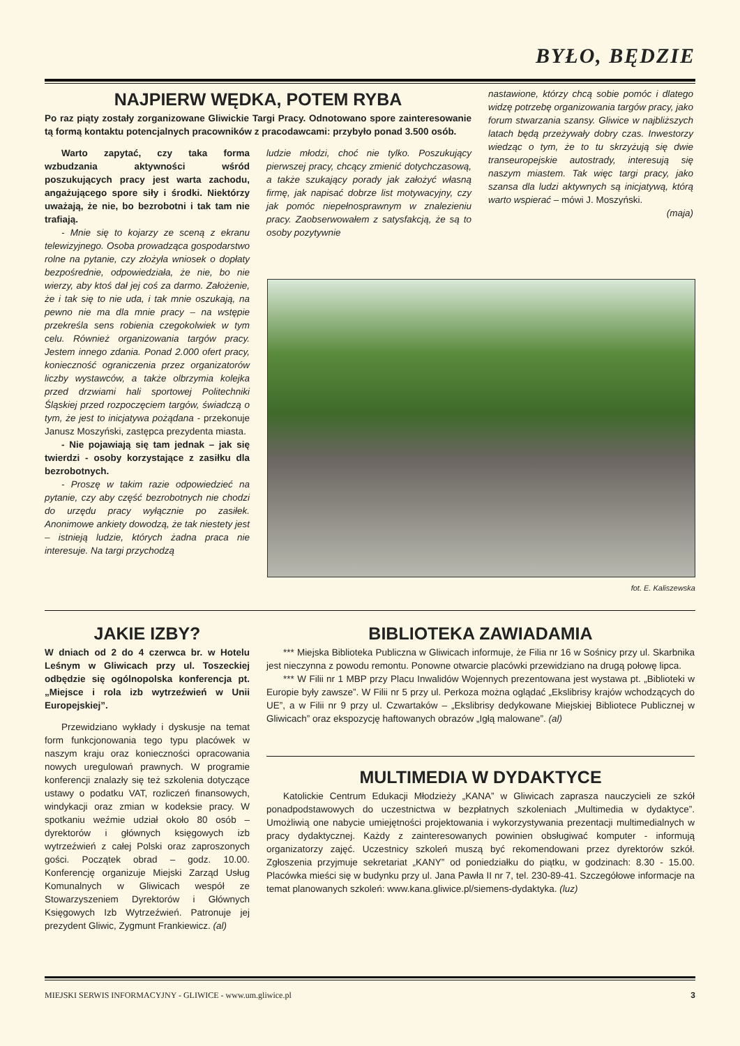BYŁO, BĘDZIE
NAJPIERW WĘDKA, POTEM RYBA
Po raz piąty zostały zorganizowane Gliwickie Targi Pracy. Odnotowano spore zainteresowanie tą formą kontaktu potencjalnych pracowników z pracodawcami: przybyło ponad 3.500 osób.
Warto zapytać, czy taka forma wzbudzania aktywności wśród poszukujących pracy jest warta zachodu, angażującego spore siły i środki. Niektórzy uważają, że nie, bo bezrobotni i tak tam nie trafiają.
- Mnie się to kojarzy ze sceną z ekranu telewizyjnego. Osoba prowadząca gospodarstwo rolne na pytanie, czy złożyła wniosek o dopłaty bezpośrednie, odpowiedziała, że nie, bo nie wierzy, aby ktoś dał jej coś za darmo. Założenie, że i tak się to nie uda, i tak mnie oszukają, na pewno nie ma dla mnie pracy – na wstępie przekreśla sens robienia czegokolwiek w tym celu. Również organizowania targów pracy. Jestem innego zdania. Ponad 2.000 ofert pracy, konieczność ograniczenia przez organizatorów liczby wystawców, a także olbrzymia kolejka przed drzwiami hali sportowej Politechniki Śląskiej przed rozpoczęciem targów, świadczą o tym, że jest to inicjatywa pożądana - przekonuje Janusz Moszyński, zastępca prezydenta miasta.
- Nie pojawiają się tam jednak – jak się twierdzi - osoby korzystające z zasiłku dla bezrobotnych.
- Proszę w takim razie odpowiedzieć na pytanie, czy aby część bezrobotnych nie chodzi do urzędu pracy wyłącznie po zasiłek. Anonimowe ankiety dowodzą, że tak niestety jest – istnieją ludzie, których żadna praca nie interesuje. Na targi przychodzą
ludzie młodzi, choć nie tylko. Poszukujący pierwszej pracy, chcący zmienić dotychczasową, a także szukający porady jak założyć własną firmę, jak napisać dobrze list motywacyjny, czy jak pomóc niepełnosprawnym w znalezieniu pracy. Zaobserwowałem z satysfakcją, że są to osoby pozytywnie
nastawione, którzy chcą sobie pomóc i dlatego widzę potrzebę organizowania targów pracy, jako forum stwarzania szansy. Gliwice w najbliższych latach będą przeżywały dobry czas. Inwestorzy wiedząc o tym, że to tu skrzyżują się dwie transeuropejskie autostrady, interesują się naszym miastem. Tak więc targi pracy, jako szansa dla ludzi aktywnych są inicjatywą, którą warto wspierać – mówi J. Moszyński.
(maja)
fot. E. Kaliszewska
JAKIE IZBY?
W dniach od 2 do 4 czerwca br. w Hotelu Leśnym w Gliwicach przy ul. Toszeckiej odbędzie się ogólnopolska konferencja pt. „Miejsce i rola izb wytrzeźwień w Unii Europejskiej”.
Przewidziano wykłady i dyskusje na temat form funkcjonowania tego typu placówek w naszym kraju oraz konieczności opracowania nowych uregulowań prawnych. W programie konferencji znalazły się też szkolenia dotyczące ustawy o podatku VAT, rozliczeń finansowych, windykacji oraz zmian w kodeksie pracy. W spotkaniu weźmie udział około 80 osób – dyrektorów i głównych księgowych izb wytrzeźwień z całej Polski oraz zaproszonych gości. Początek obrad – godz. 10.00. Konferencję organizuje Miejski Zarząd Usług Komunalnych w Gliwicach wespół ze Stowarzyszeniem Dyrektorów i Głównych Księgowych Izb Wytrzeźwień. Patronuje jej prezydent Gliwic, Zygmunt Frankiewicz. (al)
BIBLIOTEKA ZAWIADAMIA
*** Miejska Biblioteka Publiczna w Gliwicach informuje, że Filia nr 16 w Sośnicy przy ul. Skarbnika jest nieczynna z powodu remontu. Ponowne otwarcie placówki przewidziano na drugą połowę lipca.
*** W Filii nr 1 MBP przy Placu Inwalidów Wojennych prezentowana jest wystawa pt. „Biblioteki w Europie były zawsze”. W Filii nr 5 przy ul. Perkoza można oglądać „Ekslibrisy krajów wchodzących do UE”, a w Filii nr 9 przy ul. Czwartaków – „Ekslibrisy dedykowane Miejskiej Bibliotece Publicznej w Gliwicach” oraz ekspozycję haftowanych obrazów „Igłą malowane”. (al)
MULTIMEDIA W DYDAKTYCE
Katolickie Centrum Edukacji Młodzieży „KANA” w Gliwicach zaprasza nauczycieli ze szkół ponadpodstawowych do uczestnictwa w bezpłatnych szkoleniach „Multimedia w dydaktyce”. Umożliwią one nabycie umiejętności projektowania i wykorzystywania prezentacji multimedialnych w pracy dydaktycznej. Każdy z zainteresowanych powinien obsługiwać komputer - informują organizatorzy zajęć. Uczestnicy szkoleń muszą być rekomendowani przez dyrektorów szkół. Zgłoszenia przyjmuje sekretariat „KANY” od poniedziałku do piątku, w godzinach: 8.30 - 15.00. Placówka mieści się w budynku przy ul. Jana Pawła II nr 7, tel. 230-89-41. Szczegółowe informacje na temat planowanych szkoleń: www.kana.gliwice.pl/siemens-dydaktyka. (luz)
MIEJSKI SERWIS INFORMACYJNY - GLIWICE - www.um.gliwice.pl 3